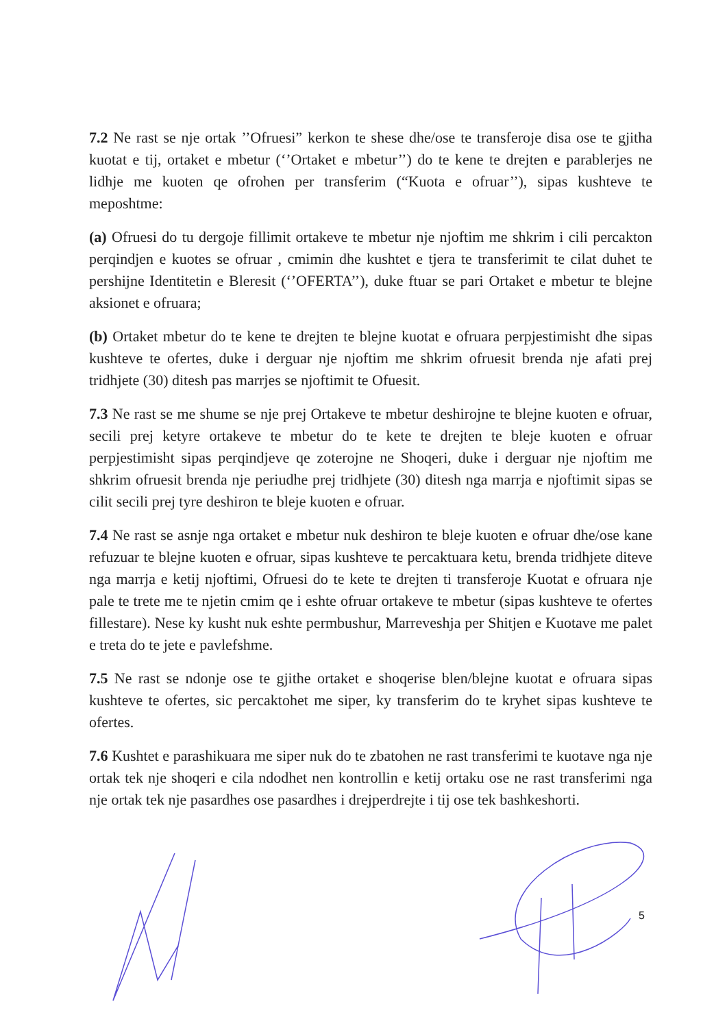7.2 Ne rast se nje ortak ’’Ofruesi” kerkon te shese dhe/ose te transferoje disa ose te gjitha kuotat e tij, ortaket e mbetur (‘’Ortaket e mbetur’’) do te kene te drejten e parablerjes ne lidhje me kuoten qe ofrohen per transferim (“Kuota e ofruar’’), sipas kushteve te meposhtme:
(a) Ofruesi do tu dergoje fillimit ortakeve te mbetur nje njoftim me shkrim i cili percakton perqindjen e kuotes se ofruar , cmimin dhe kushtet e tjera te transferimit te cilat duhet te pershijne Identitetin e Bleresit (‘’OFERTA’’), duke ftuar se pari Ortaket e mbetur te blejne aksionet e ofruara;
(b) Ortaket mbetur do te kene te drejten te blejne kuotat e ofruara perpjestimisht dhe sipas kushteve te ofertes, duke i derguar nje njoftim me shkrim ofruesit brenda nje afati prej tridhjete (30) ditesh pas marrjes se njoftimit te Ofuesit.
7.3 Ne rast se me shume se nje prej Ortakeve te mbetur deshirojne te blejne kuoten e ofruar, secili prej ketyre ortakeve te mbetur do te kete te drejten te bleje kuoten e ofruar perpjestimisht sipas perqindjeve qe zoterojne ne Shoqeri, duke i derguar nje njoftim me shkrim ofruesit brenda nje periudhe prej tridhjete (30) ditesh nga marrja e njoftimit sipas se cilit secili prej tyre deshiron te bleje kuoten e ofruar.
7.4 Ne rast se asnje nga ortaket e mbetur nuk deshiron te bleje kuoten e ofruar dhe/ose kane refuzuar te blejne kuoten e ofruar, sipas kushteve te percaktuara ketu, brenda tridhjete diteve nga marrja e ketij njoftimi, Ofruesi do te kete te drejten ti transferoje Kuotat e ofruara nje pale te trete me te njetin cmim qe i eshte ofruar ortakeve te mbetur (sipas kushteve te ofertes fillestare). Nese ky kusht nuk eshte permbushur, Marreveshja per Shitjen e Kuotave me palet e treta do te jete e pavlefshme.
7.5 Ne rast se ndonje ose te gjithe ortaket e shoqerise blen/blejne kuotat e ofruara sipas kushteve te ofertes, sic percaktohet me siper, ky transferim do te kryhet sipas kushteve te ofertes.
7.6 Kushtet e parashikuara me siper nuk do te zbatohen ne rast transferimi te kuotave nga nje ortak tek nje shoqeri e cila ndodhet nen kontrollin e ketij ortaku ose ne rast transferimi nga nje ortak tek nje pasardhes ose pasardhes i drejperdrejte i tij ose tek bashkeshorti.
5